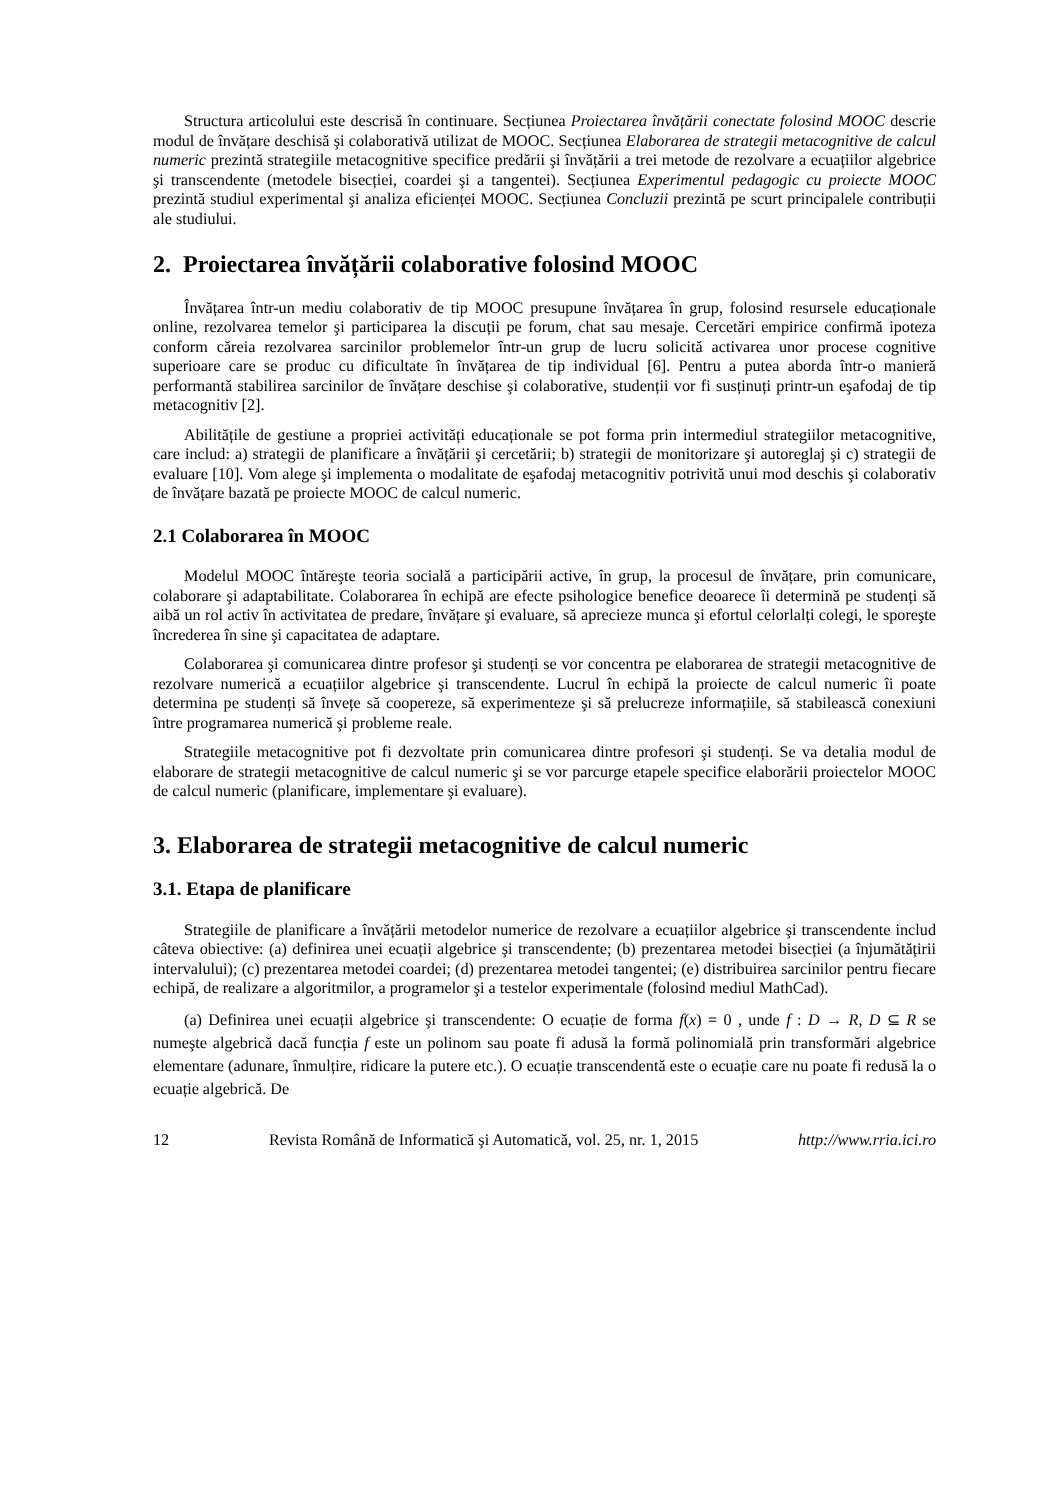Structura articolului este descrisă în continuare. Secțiunea Proiectarea învățării conectate folosind MOOC descrie modul de învățare deschisă şi colaborativă utilizat de MOOC. Secțiunea Elaborarea de strategii metacognitive de calcul numeric prezintă strategiile metacognitive specifice predării şi învățării a trei metode de rezolvare a ecuațiilor algebrice şi transcendente (metodele bisecției, coardei şi a tangentei). Secțiunea Experimentul pedagogic cu proiecte MOOC prezintă studiul experimental şi analiza eficienței MOOC. Secțiunea Concluzii prezintă pe scurt principalele contribuții ale studiului.
2. Proiectarea învățării colaborative folosind MOOC
Învățarea într-un mediu colaborativ de tip MOOC presupune învățarea în grup, folosind resursele educaționale online, rezolvarea temelor şi participarea la discuții pe forum, chat sau mesaje. Cercetări empirice confirmă ipoteza conform căreia rezolvarea sarcinilor problemelor într-un grup de lucru solicită activarea unor procese cognitive superioare care se produc cu dificultate în învățarea de tip individual [6]. Pentru a putea aborda într-o manieră performantă stabilirea sarcinilor de învățare deschise şi colaborative, studenții vor fi susținuți printr-un eşafodaj de tip metacognitiv [2].
Abilitățile de gestiune a propriei activități educaționale se pot forma prin intermediul strategiilor metacognitive, care includ: a) strategii de planificare a învățării şi cercetării; b) strategii de monitorizare şi autoreglaj şi c) strategii de evaluare [10]. Vom alege şi implementa o modalitate de eşafodaj metacognitiv potrivită unui mod deschis şi colaborativ de învățare bazată pe proiecte MOOC de calcul numeric.
2.1 Colaborarea în MOOC
Modelul MOOC întăreşte teoria socială a participării active, în grup, la procesul de învățare, prin comunicare, colaborare şi adaptabilitate. Colaborarea în echipă are efecte psihologice benefice deoarece îi determină pe studenți să aibă un rol activ în activitatea de predare, învățare şi evaluare, să aprecieze munca şi efortul celorlalți colegi, le sporeşte încrederea în sine şi capacitatea de adaptare.
Colaborarea şi comunicarea dintre profesor şi studenți se vor concentra pe elaborarea de strategii metacognitive de rezolvare numerică a ecuațiilor algebrice şi transcendente. Lucrul în echipă la proiecte de calcul numeric îi poate determina pe studenți să învețe să coopereze, să experimenteze şi să prelucreze informațiile, să stabilească conexiuni între programarea numerică şi probleme reale.
Strategiile metacognitive pot fi dezvoltate prin comunicarea dintre profesori şi studenți. Se va detalia modul de elaborare de strategii metacognitive de calcul numeric şi se vor parcurge etapele specifice elaborării proiectelor MOOC de calcul numeric (planificare, implementare şi evaluare).
3. Elaborarea de strategii metacognitive de calcul numeric
3.1. Etapa de planificare
Strategiile de planificare a învățării metodelor numerice de rezolvare a ecuațiilor algebrice şi transcendente includ câteva obiective: (a) definirea unei ecuații algebrice şi transcendente; (b) prezentarea metodei bisecției (a înjumătățirii intervalului); (c) prezentarea metodei coardei; (d) prezentarea metodei tangentei; (e) distribuirea sarcinilor pentru fiecare echipă, de realizare a algoritmilor, a programelor şi a testelor experimentale (folosind mediul MathCad).
(a) Definirea unei ecuații algebrice şi transcendente: O ecuație de forma f(x) = 0 , unde f : D → R, D ⊆ R se numeşte algebrică dacă funcția f este un polinom sau poate fi adusă la formă polinomială prin transformări algebrice elementare (adunare, înmulțire, ridicare la putere etc.). O ecuație transcendentă este o ecuație care nu poate fi redusă la o ecuație algebrică. De
12 Revista Română de Informatică şi Automatică, vol. 25, nr. 1, 2015 http://www.rria.ici.ro